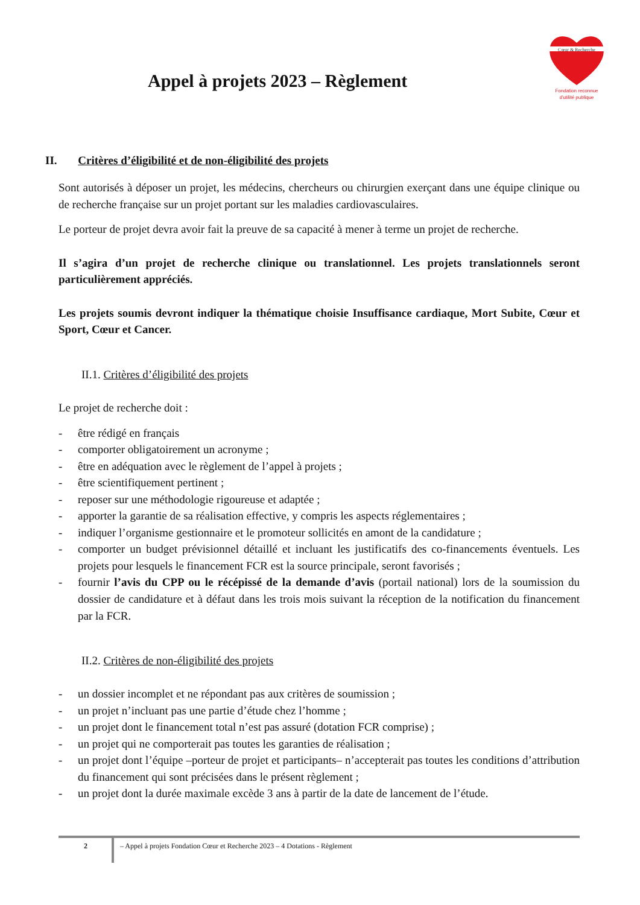Appel à projets 2023 – Règlement
Cœur & Recherche
Fondation reconnue
d'utilité publique
II. Critères d’éligibilité et de non-éligibilité des projets
Sont autorisés à déposer un projet, les médecins, chercheurs ou chirurgien exerçant dans une équipe clinique ou de recherche française sur un projet portant sur les maladies cardiovasculaires.
Le porteur de projet devra avoir fait la preuve de sa capacité à mener à terme un projet de recherche.
Il s’agira d’un projet de recherche clinique ou translationnel. Les projets translationnels seront particulièrement appréciés.
Les projets soumis devront indiquer la thématique choisie Insuffisance cardiaque, Mort Subite, Cœur et Sport, Cœur et Cancer.
II.1. Critères d’éligibilité des projets
Le projet de recherche doit :
- être rédigé en français
- comporter obligatoirement un acronyme ;
- être en adéquation avec le règlement de l’appel à projets ;
- être scientifiquement pertinent ;
- reposer sur une méthodologie rigoureuse et adaptée ;
- apporter la garantie de sa réalisation effective, y compris les aspects réglementaires ;
- indiquer l’organisme gestionnaire et le promoteur sollicités en amont de la candidature ;
- comporter un budget prévisionnel détaillé et incluant les justificatifs des co-financements éventuels. Les projets pour lesquels le financement FCR est la source principale, seront favorisés ;
- fournir l’avis du CPP ou le récépissé de la demande d’avis (portail national) lors de la soumission du dossier de candidature et à défaut dans les trois mois suivant la réception de la notification du financement par la FCR.
II.2. Critères de non-éligibilité des projets
- un dossier incomplet et ne répondant pas aux critères de soumission ;
- un projet n’incluant pas une partie d’étude chez l’homme ;
- un projet dont le financement total n’est pas assuré (dotation FCR comprise) ;
- un projet qui ne comporterait pas toutes les garanties de réalisation ;
- un projet dont l’équipe –porteur de projet et participants– n’accepterait pas toutes les conditions d’attribution du financement qui sont précisées dans le présent règlement ;
- un projet dont la durée maximale excède 3 ans à partir de la date de lancement de l’étude.
2 – Appel à projets Fondation Cœur et Recherche 2023 – 4 Dotations - Règlement